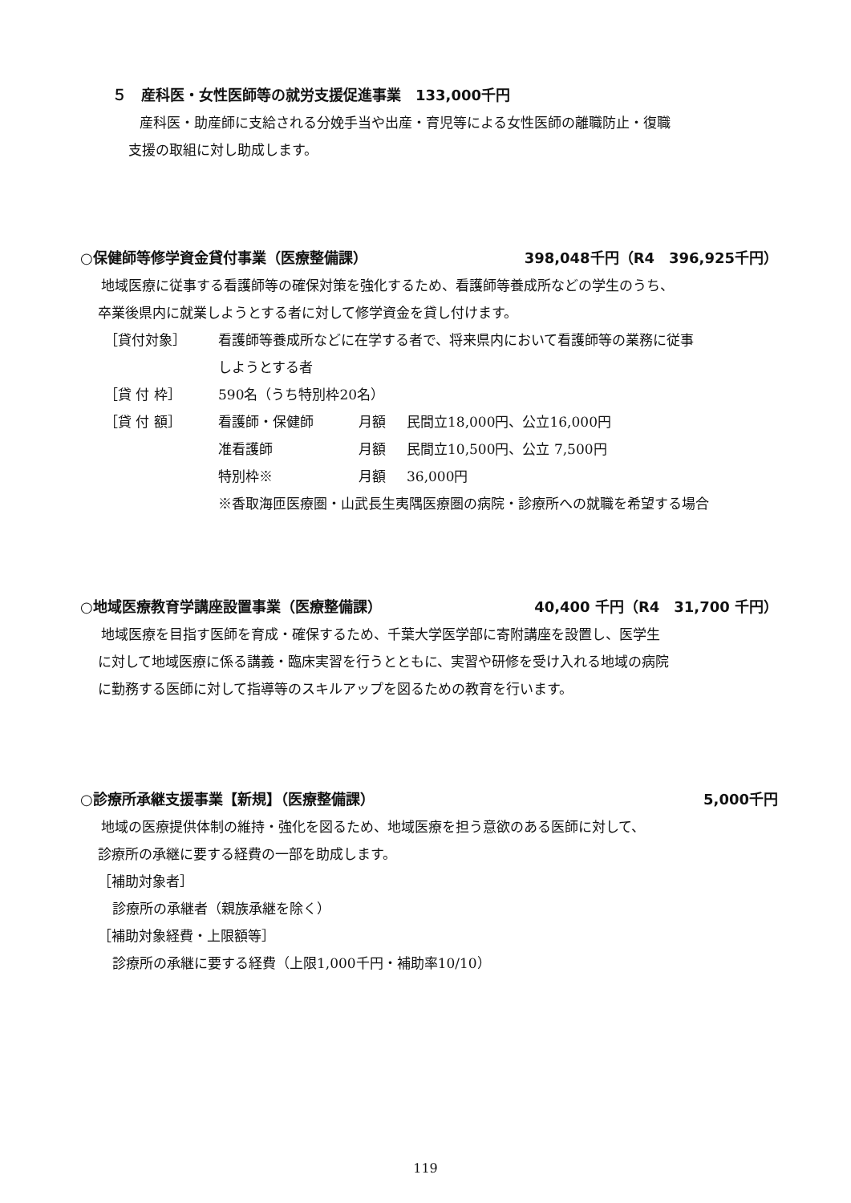５　産科医・女性医師等の就労支援促進事業　133,000千円
産科医・助産師に支給される分娩手当や出産・育児等による女性医師の離職防止・復職
支援の取組に対し助成します。
○保健師等修学資金貸付事業（医療整備課） 398,048千円（R4　396,925千円）
地域医療に従事する看護師等の確保対策を強化するため、看護師等養成所などの学生のうち、
卒業後県内に就業しようとする者に対して修学資金を貸し付けます。
［貸付対象］ 看護師等養成所などに在学する者で、将来県内において看護師等の業務に従事
しようとする者
［貸 付 枠］ 590名（うち特別枠20名）
［貸 付 額］ 看護師・保健師 月額 民間立18,000円、公立16,000円
准看護師 月額 民間立10,500円、公立 7,500円
特別枠※ 月額 36,000円
※香取海匝医療圏・山武長生夷隅医療圏の病院・診療所への就職を希望する場合
○地域医療教育学講座設置事業（医療整備課） 40,400 千円（R4　31,700 千円）
地域医療を目指す医師を育成・確保するため、千葉大学医学部に寄附講座を設置し、医学生
に対して地域医療に係る講義・臨床実習を行うとともに、実習や研修を受け入れる地域の病院
に勤務する医師に対して指導等のスキルアップを図るための教育を行います。
○診療所承継支援事業【新規】（医療整備課） 5,000千円
地域の医療提供体制の維持・強化を図るため、地域医療を担う意欲のある医師に対して、
診療所の承継に要する経費の一部を助成します。
［補助対象者］
診療所の承継者（親族承継を除く）
［補助対象経費・上限額等］
診療所の承継に要する経費（上限1,000千円・補助率10/10）
119